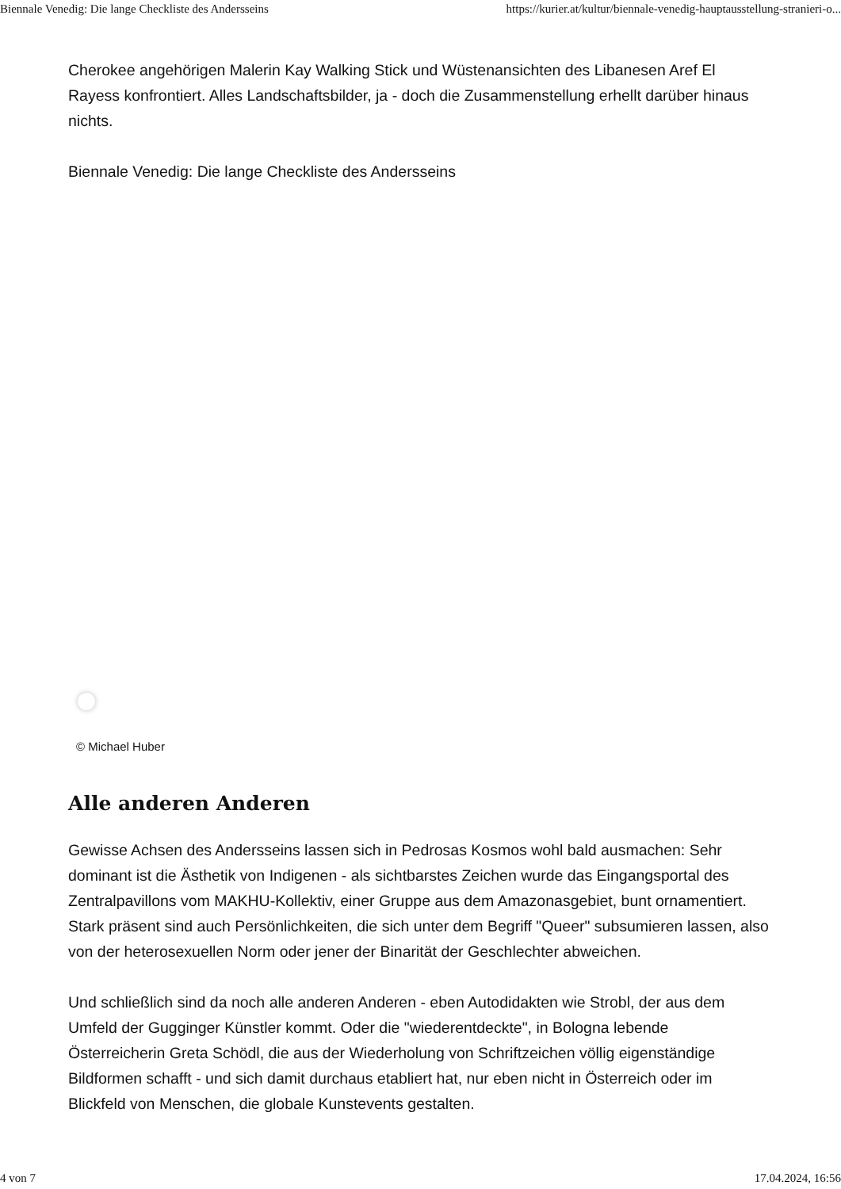Biennale Venedig: Die lange Checkliste des Andersseins https://kurier.at/kultur/biennale-venedig-hauptausstellung-stranieri-o...
Cherokee angehörigen Malerin Kay Walking Stick und Wüstenansichten des Libanesen Aref El Rayess konfrontiert. Alles Landschaftsbilder, ja - doch die Zusammenstellung erhellt darüber hinaus nichts.
Biennale Venedig: Die lange Checkliste des Andersseins
© Michael Huber
Alle anderen Anderen
Gewisse Achsen des Andersseins lassen sich in Pedrosas Kosmos wohl bald ausmachen: Sehr dominant ist die Ästhetik von Indigenen - als sichtbarstes Zeichen wurde das Eingangsportal des Zentralpavillons vom MAKHU-Kollektiv, einer Gruppe aus dem Amazonasgebiet, bunt ornamentiert. Stark präsent sind auch Persönlichkeiten, die sich unter dem Begriff "Queer" subsumieren lassen, also von der heterosexuellen Norm oder jener der Binarität der Geschlechter abweichen.
Und schließlich sind da noch alle anderen Anderen - eben Autodidakten wie Strobl, der aus dem Umfeld der Gugginger Künstler kommt. Oder die "wiederentdeckte", in Bologna lebende Österreicherin Greta Schödl, die aus der Wiederholung von Schriftzeichen völlig eigenständige Bildformen schafft - und sich damit durchaus etabliert hat, nur eben nicht in Österreich oder im Blickfeld von Menschen, die globale Kunstevents gestalten.
4 von 7 17.04.2024, 16:56